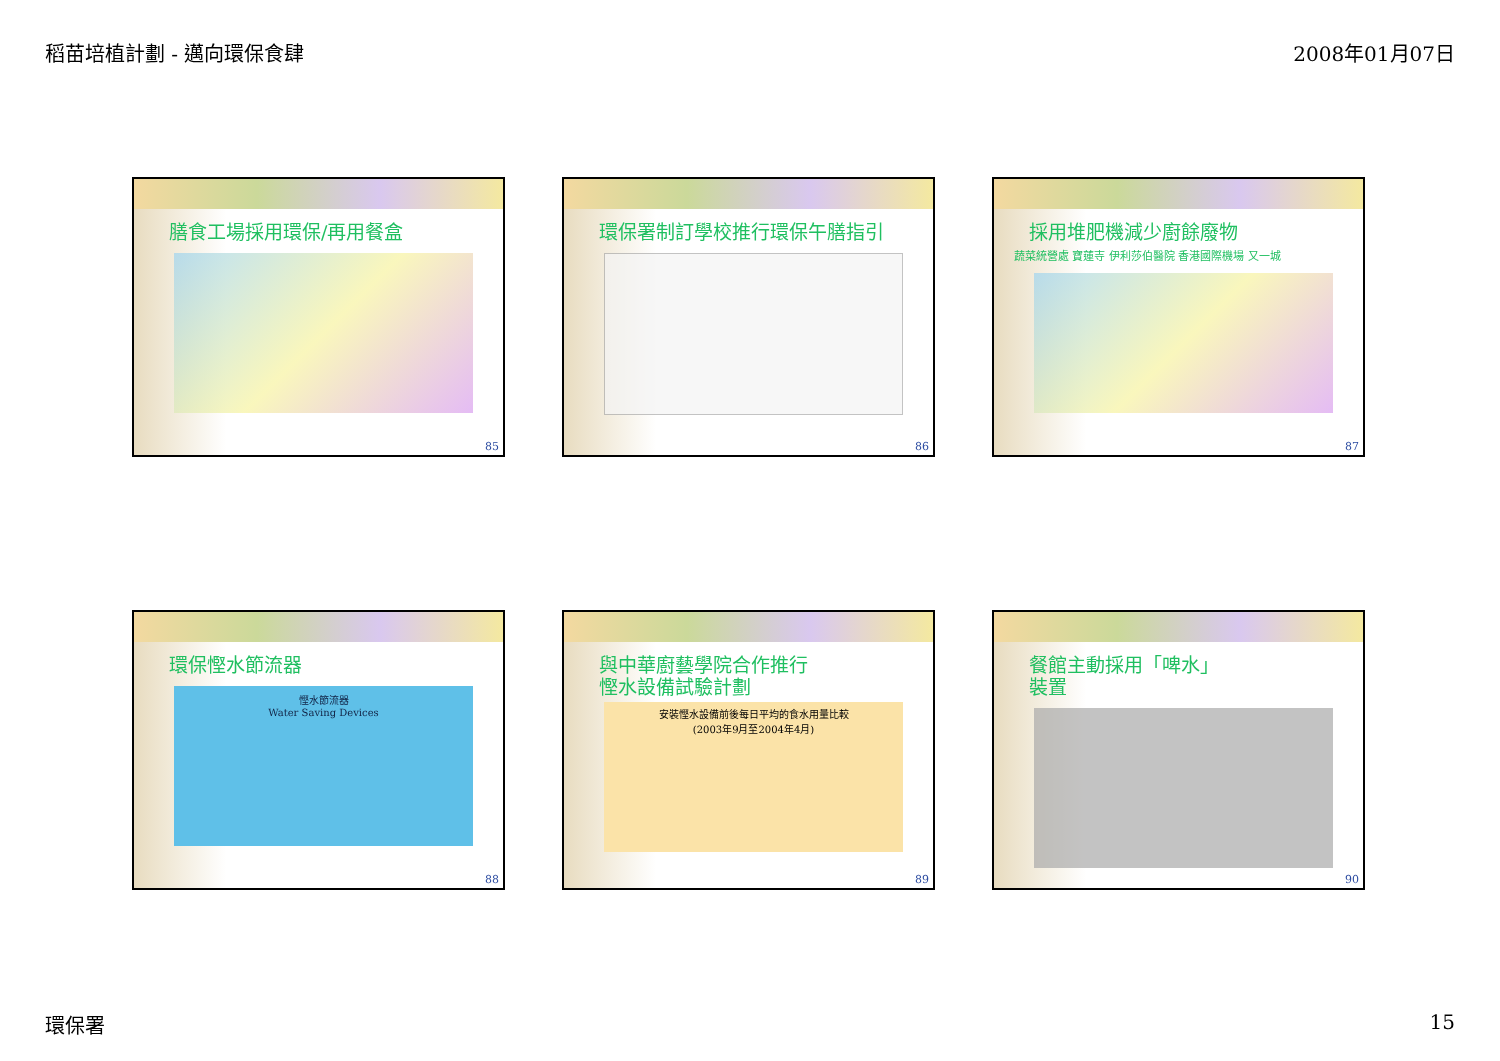稻苗培植計劃 - 邁向環保食肆 2008年01月07日
膳食工場採用環保/再用餐盒
85
環保署制訂學校推行環保午膳指引
86
採用堆肥機減少廚餘廢物
蔬菜統營處 寶蓮寺 伊利莎伯醫院 香港國際機場 又一城
87
環保慳水節流器
慳水節流器
Water Saving Devices
88
與中華廚藝學院合作推行
慳水設備試驗計劃
安裝慳水設備前後每日平均的食水用量比較
(2003年9月至2004年4月)
89
餐館主動採用「啤水」
裝置
90
環保署 15